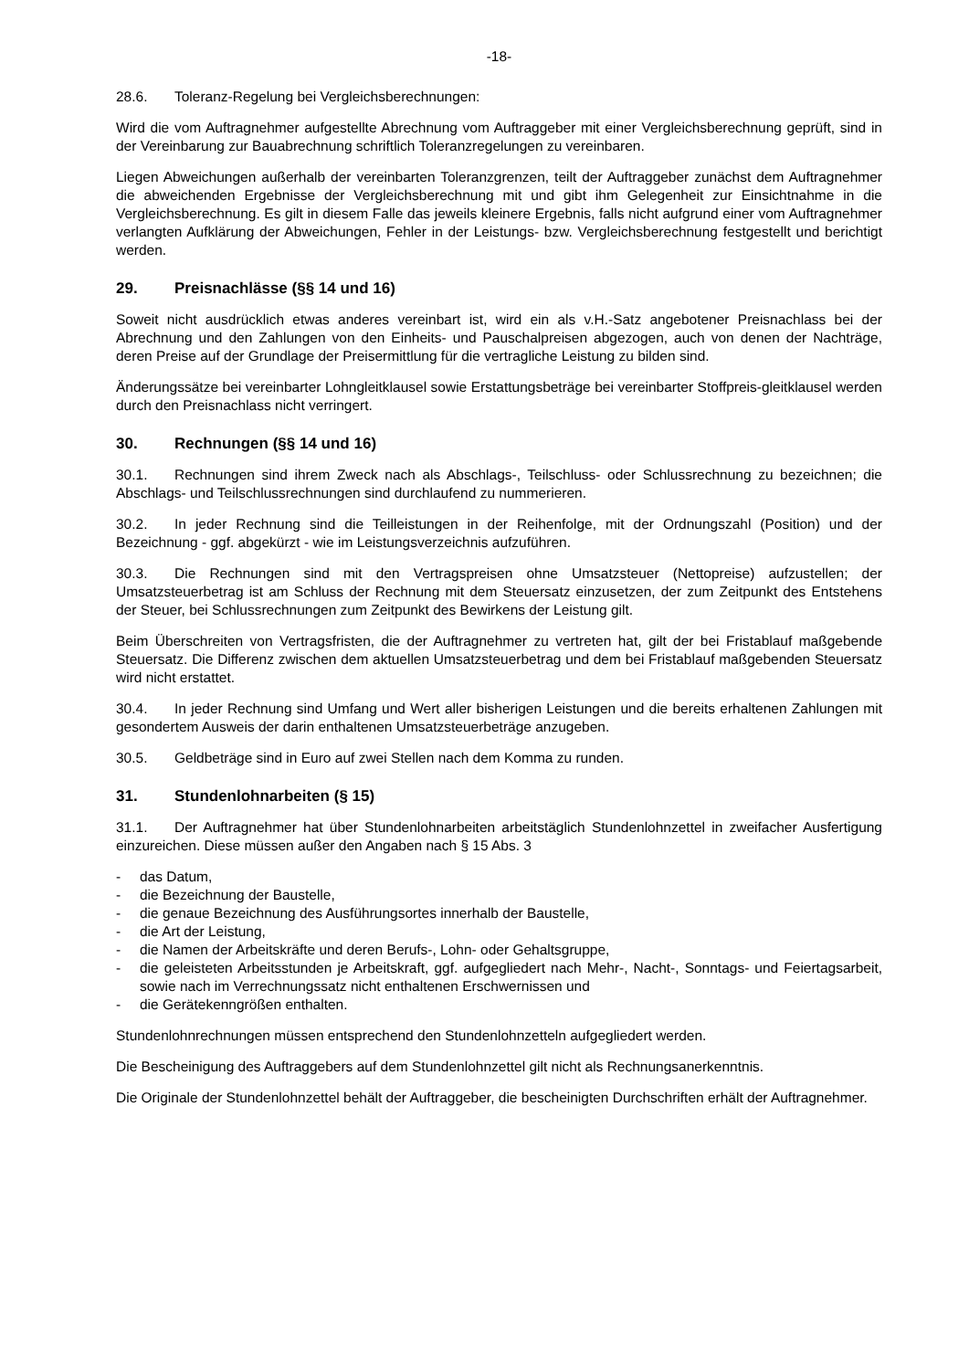-18-
28.6. Toleranz-Regelung bei Vergleichsberechnungen:
Wird die vom Auftragnehmer aufgestellte Abrechnung vom Auftraggeber mit einer Vergleichsberechnung geprüft, sind in der Vereinbarung zur Bauabrechnung schriftlich Toleranzregelungen zu vereinbaren.
Liegen Abweichungen außerhalb der vereinbarten Toleranzgrenzen, teilt der Auftraggeber zunächst dem Auftragnehmer die abweichenden Ergebnisse der Vergleichsberechnung mit und gibt ihm Gelegenheit zur Einsichtnahme in die Vergleichsberechnung. Es gilt in diesem Falle das jeweils kleinere Ergebnis, falls nicht aufgrund einer vom Auftragnehmer verlangten Aufklärung der Abweichungen, Fehler in der Leistungs- bzw. Vergleichsberechnung festgestellt und berichtigt werden.
29. Preisnachlässe (§§ 14 und 16)
Soweit nicht ausdrücklich etwas anderes vereinbart ist, wird ein als v.H.-Satz angebotener Preisnachlass bei der Abrechnung und den Zahlungen von den Einheits- und Pauschalpreisen abgezogen, auch von denen der Nachträge, deren Preise auf der Grundlage der Preisermittlung für die vertragliche Leistung zu bilden sind.
Änderungssätze bei vereinbarter Lohngleitklausel sowie Erstattungsbeträge bei vereinbarter Stoffpreis-gleitklausel werden durch den Preisnachlass nicht verringert.
30. Rechnungen (§§ 14 und 16)
30.1. Rechnungen sind ihrem Zweck nach als Abschlags-, Teilschluss- oder Schlussrechnung zu bezeichnen; die Abschlags- und Teilschlussrechnungen sind durchlaufend zu nummerieren.
30.2. In jeder Rechnung sind die Teilleistungen in der Reihenfolge, mit der Ordnungszahl (Position) und der Bezeichnung - ggf. abgekürzt - wie im Leistungsverzeichnis aufzuführen.
30.3. Die Rechnungen sind mit den Vertragspreisen ohne Umsatzsteuer (Nettopreise) aufzustellen; der Umsatzsteuerbetrag ist am Schluss der Rechnung mit dem Steuersatz einzusetzen, der zum Zeitpunkt des Entstehens der Steuer, bei Schlussrechnungen zum Zeitpunkt des Bewirkens der Leistung gilt.
Beim Überschreiten von Vertragsfristen, die der Auftragnehmer zu vertreten hat, gilt der bei Fristablauf maßgebende Steuersatz. Die Differenz zwischen dem aktuellen Umsatzsteuerbetrag und dem bei Fristablauf maßgebenden Steuersatz wird nicht erstattet.
30.4. In jeder Rechnung sind Umfang und Wert aller bisherigen Leistungen und die bereits erhaltenen Zahlungen mit gesondertem Ausweis der darin enthaltenen Umsatzsteuerbeträge anzugeben.
30.5. Geldbeträge sind in Euro auf zwei Stellen nach dem Komma zu runden.
31. Stundenlohnarbeiten (§ 15)
31.1. Der Auftragnehmer hat über Stundenlohnarbeiten arbeitstäglich Stundenlohnzettel in zweifacher Ausfertigung einzureichen. Diese müssen außer den Angaben nach § 15 Abs. 3
- das Datum,
- die Bezeichnung der Baustelle,
- die genaue Bezeichnung des Ausführungsortes innerhalb der Baustelle,
- die Art der Leistung,
- die Namen der Arbeitskräfte und deren Berufs-, Lohn- oder Gehaltsgruppe,
- die geleisteten Arbeitsstunden je Arbeitskraft, ggf. aufgegliedert nach Mehr-, Nacht-, Sonntags- und Feiertagsarbeit, sowie nach im Verrechnungssatz nicht enthaltenen Erschwernissen und
- die Gerätekenngrößen enthalten.
Stundenlohnrechnungen müssen entsprechend den Stundenlohnzetteln aufgegliedert werden.
Die Bescheinigung des Auftraggebers auf dem Stundenlohnzettel gilt nicht als Rechnungsanerkenntnis.
Die Originale der Stundenlohnzettel behält der Auftraggeber, die bescheinigten Durchschriften erhält der Auftragnehmer.